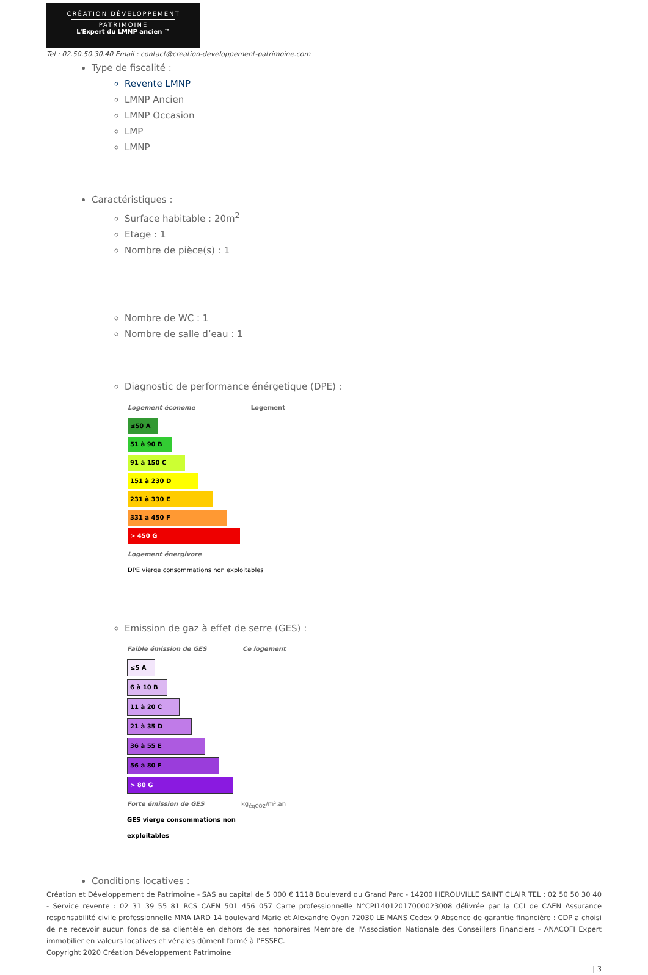CRÉATION DÉVELOPPEMENT
PATRIMOINE
L'Expert du LMNP ancien ™
Tel : 02.50.50.30.40 Email : contact@creation-developpement-patrimoine.com
Type de fiscalité :
Revente LMNP
LMNP Ancien
LMNP Occasion
LMP
LMNP
Caractéristiques :
Surface habitable : 20m<sup>2</sup>
Etage : 1
Nombre de pièce(s) : 1
Nombre de WC : 1
Nombre de salle d’eau : 1
Diagnostic de performance énérgetique (DPE) :
Logement économe Logement
≤50 A
51 à 90 B
91 à 150 C
151 à 230 D
231 à 330 E
331 à 450 F
> 450 G
Logement énergivore
DPE vierge consommations non exploitables
Emission de gaz à effet de serre (GES) :
Faible émission de GES Ce logement
≤5 A
6 à 10 B
11 à 20 C
21 à 35 D
36 à 55 E
56 à 80 F
> 80 G
Forte émission de GES kg<sub>éqCO2</sub>/m².an
GES vierge consommations non exploitables
Conditions locatives :
Création et Développement de Patrimoine - SAS au capital de 5 000 € 1118 Boulevard du Grand Parc - 14200 HEROUVILLE SAINT CLAIR TEL : 02 50 50 30 40 - Service revente : 02 31 39 55 81 RCS CAEN 501 456 057 Carte professionnelle N°CPI14012017000023008 délivrée par la CCI de CAEN Assurance responsabilité civile professionnelle MMA IARD 14 boulevard Marie et Alexandre Oyon 72030 LE MANS Cedex 9 Absence de garantie financière : CDP a choisi de ne recevoir aucun fonds de sa clientèle en dehors de ses honoraires Membre de l'Association Nationale des Conseillers Financiers - ANACOFI Expert immobilier en valeurs locatives et vénales dûment formé à l'ESSEC.
Copyright 2020 Création Développement Patrimoine
| 3